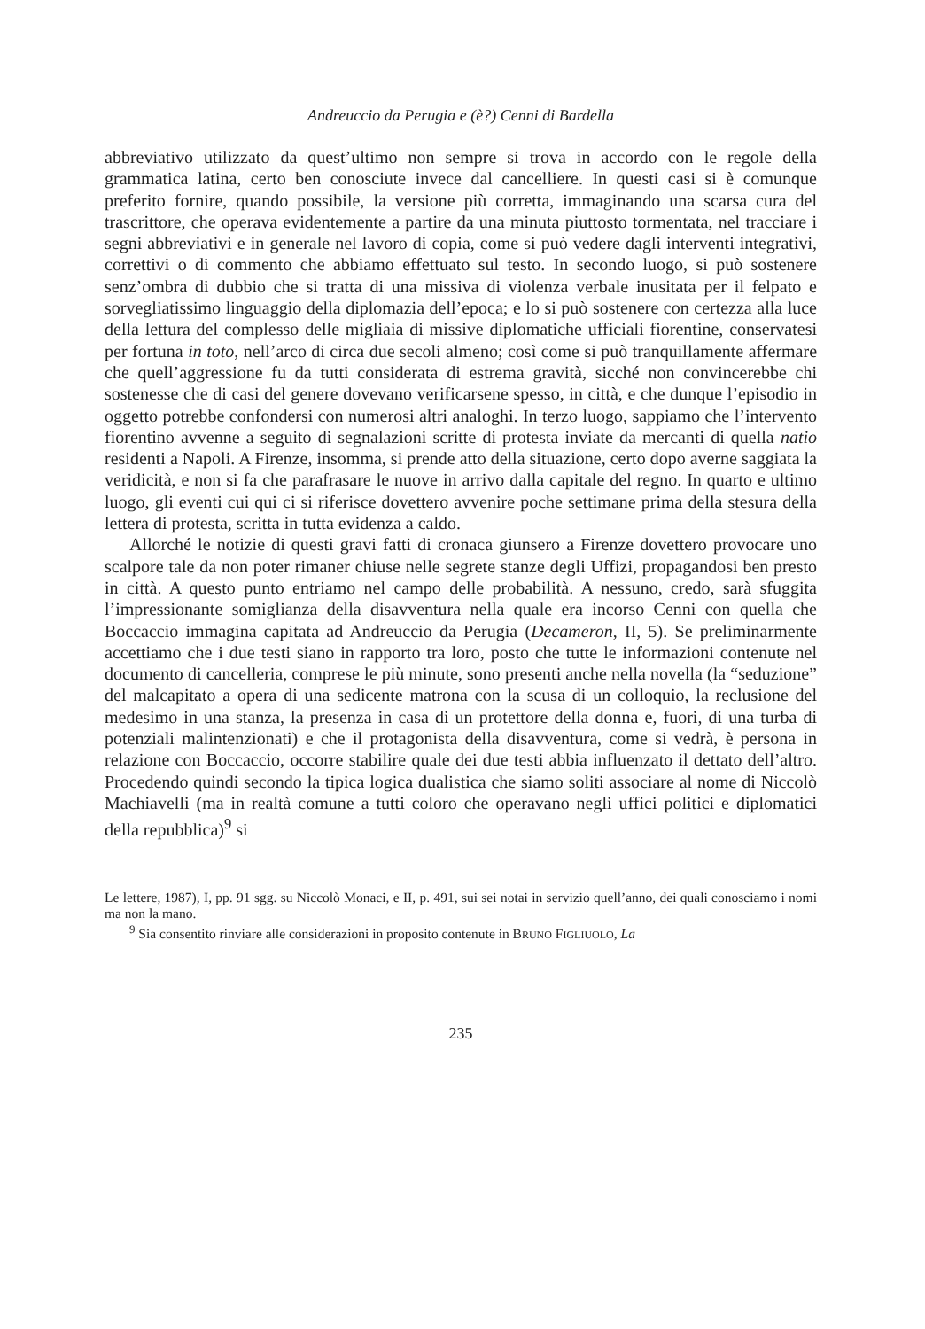Andreuccio da Perugia e (è?) Cenni di Bardella
abbreviativo utilizzato da quest’ultimo non sempre si trova in accordo con le regole della grammatica latina, certo ben conosciute invece dal cancelliere. In questi casi si è comunque preferito fornire, quando possibile, la versione più corretta, immaginando una scarsa cura del trascrittore, che operava evidentemente a partire da una minuta piuttosto tormentata, nel tracciare i segni abbreviativi e in generale nel lavoro di copia, come si può vedere dagli interventi integrativi, correttivi o di commento che abbiamo effettuato sul testo. In secondo luogo, si può sostenere senz’ombra di dubbio che si tratta di una missiva di violenza verbale inusitata per il felpato e sorvegliatissimo linguaggio della diplomazia dell’epoca; e lo si può sostenere con certezza alla luce della lettura del complesso delle migliaia di missive diplomatiche ufficiali fiorentine, conservatesi per fortuna in toto, nell’arco di circa due secoli almeno; così come si può tranquillamente affermare che quell’aggressione fu da tutti considerata di estrema gravità, sicché non convincerebbe chi sostenesse che di casi del genere dovevano verificarsene spesso, in città, e che dunque l’episodio in oggetto potrebbe confondersi con numerosi altri analoghi. In terzo luogo, sappiamo che l’intervento fiorentino avvenne a seguito di segnalazioni scritte di protesta inviate da mercanti di quella natio residenti a Napoli. A Firenze, insomma, si prende atto della situazione, certo dopo averne saggiata la veridicità, e non si fa che parafrasare le nuove in arrivo dalla capitale del regno. In quarto e ultimo luogo, gli eventi cui qui ci si riferisce dovettero avvenire poche settimane prima della stesura della lettera di protesta, scritta in tutta evidenza a caldo.
Allorché le notizie di questi gravi fatti di cronaca giunsero a Firenze dovettero provocare uno scalpore tale da non poter rimaner chiuse nelle segrete stanze degli Uffizi, propagandosi ben presto in città. A questo punto entriamo nel campo delle probabilità. A nessuno, credo, sarà sfuggita l’impressionante somiglianza della disavventura nella quale era incorso Cenni con quella che Boccaccio immagina capitata ad Andreuccio da Perugia (Decameron, II, 5). Se preliminarmente accettiamo che i due testi siano in rapporto tra loro, posto che tutte le informazioni contenute nel documento di cancelleria, comprese le più minute, sono presenti anche nella novella (la “seduzione” del malcapitato a opera di una sedicente matrona con la scusa di un colloquio, la reclusione del medesimo in una stanza, la presenza in casa di un protettore della donna e, fuori, di una turba di potenziali malintenzionati) e che il protagonista della disavventura, come si vedrà, è persona in relazione con Boccaccio, occorre stabilire quale dei due testi abbia influenzato il dettato dell’altro. Procedendo quindi secondo la tipica logica dualistica che siamo soliti associare al nome di Niccolò Machiavelli (ma in realtà comune a tutti coloro che operavano negli uffici politici e diplomatici della repubblica)<sup>9</sup> si
Le lettere, 1987), I, pp. 91 sgg. su Niccolò Monaci, e II, p. 491, sui sei notai in servizio quell’anno, dei quali conosciamo i nomi ma non la mano.
<sup>9</sup> Sia consentito rinviare alle considerazioni in proposito contenute in BRUNO FIGLIUOLO, La
235